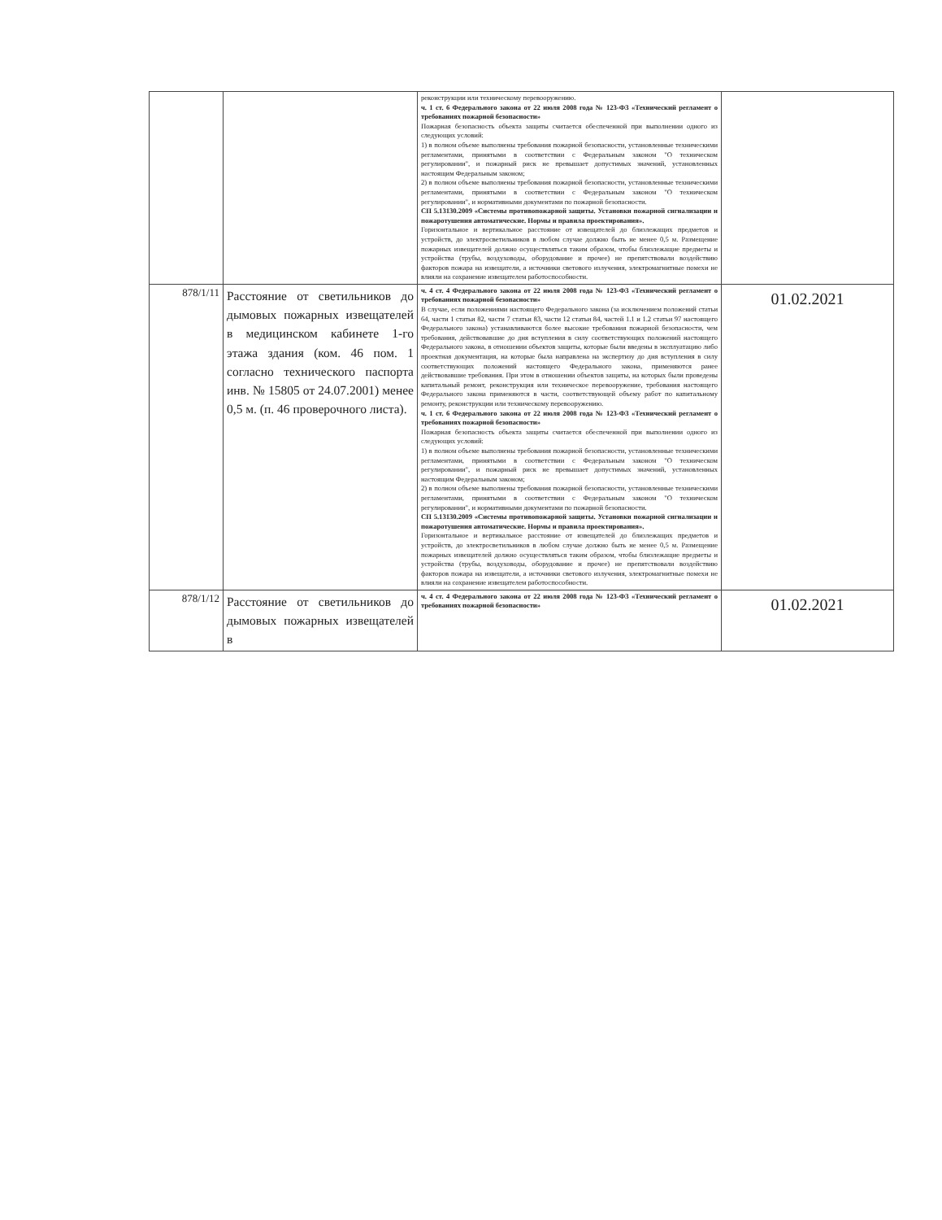| | | реконструкции или техническому перевооружению. ч. 1 ст. 6 Федерального закона от 22 июля 2008 года № 123-ФЗ «Технический регламент о требованиях пожарной безопасности» Пожарная безопасность объекта защиты считается обеспеченной при выполнении одного из следующих условий: 1) в полном объеме выполнены требования пожарной безопасности, установленные техническими регламентами, принятыми в соответствии с Федеральным законом "О техническом регулировании", и пожарный риск не превышает допустимых значений, установленных настоящим Федеральным законом; 2) в полном объеме выполнены требования пожарной безопасности, установленные техническими регламентами, принятыми в соответствии с Федеральным законом "О техническом регулировании", и нормативными документами по пожарной безопасности. СП 5.13130.2009 «Системы противопожарной защиты. Установки пожарной сигнализации и пожаротушения автоматические. Нормы и правила проектирования». Горизонтальное и вертикальное расстояние от извещателей до близлежащих предметов и устройств, до электросветильников в любом случае должно быть не менее 0,5 м. Размещение пожарных извещателей должно осуществляться таким образом, чтобы близлежащие предметы и устройства (трубы, воздуховоды, оборудование и прочее) не препятствовали воздействию факторов пожара на извещатели, а источники светового излучения, электромагнитные помехи не влияли на сохранение извещателем работоспособности. | |
| 878/1/11 | Расстояние от светильников до дымовых пожарных извещателей в медицинском кабинете 1-го этажа здания (ком. 46 пом. 1 согласно технического паспорта инв. № 15805 от 24.07.2001) менее 0,5 м. (п. 46 проверочного листа). | ч. 4 ст. 4 Федерального закона от 22 июля 2008 года № 123-ФЗ «Технический регламент о требованиях пожарной безопасности» В случае, если положениями настоящего Федерального закона (за исключением положений статьи 64, части 1 статьи 82, части 7 статьи 83, части 12 статьи 84, частей 1.1 и 1.2 статьи 97 настоящего Федерального закона) устанавливаются более высокие требования пожарной безопасности, чем требования, действовавшие до дня вступления в силу соответствующих положений настоящего Федерального закона, в отношении объектов защиты, которые были введены в эксплуатацию либо проектная документация, на которые была направлена на экспертизу до дня вступления в силу соответствующих положений настоящего Федерального закона, применяются ранее действовавшие требования. При этом в отношении объектов защиты, на которых были проведены капитальный ремонт, реконструкция или техническое перевооружение, требования настоящего Федерального закона применяются в части, соответствующей объему работ по капитальному ремонту, реконструкции или техническому перевооружению. ч. 1 ст. 6 Федерального закона от 22 июля 2008 года № 123-ФЗ «Технический регламент о требованиях пожарной безопасности» Пожарная безопасность объекта защиты считается обеспеченной при выполнении одного из следующих условий: 1) в полном объеме выполнены требования пожарной безопасности, установленные техническими регламентами, принятыми в соответствии с Федеральным законом "О техническом регулировании", и пожарный риск не превышает допустимых значений, установленных настоящим Федеральным законом; 2) в полном объеме выполнены требования пожарной безопасности, установленные техническими регламентами, принятыми в соответствии с Федеральным законом "О техническом регулировании", и нормативными документами по пожарной безопасности. СП 5.13130.2009 «Системы противопожарной защиты. Установки пожарной сигнализации и пожаротушения автоматические. Нормы и правила проектирования». Горизонтальное и вертикальное расстояние от извещателей до близлежащих предметов и устройств, до электросветильников в любом случае должно быть не менее 0,5 м. Размещение пожарных извещателей должно осуществляться таким образом, чтобы близлежащие предметы и устройства (трубы, воздуховоды, оборудование и прочее) не препятствовали воздействию факторов пожара на извещатели, а источники светового излучения, электромагнитные помехи не влияли на сохранение извещателем работоспособности. | 01.02.2021 |
| 878/1/12 | Расстояние от светильников до дымовых пожарных извещателей в | ч. 4 ст. 4 Федерального закона от 22 июля 2008 года № 123-ФЗ «Технический регламент о требованиях пожарной безопасности» | 01.02.2021 |